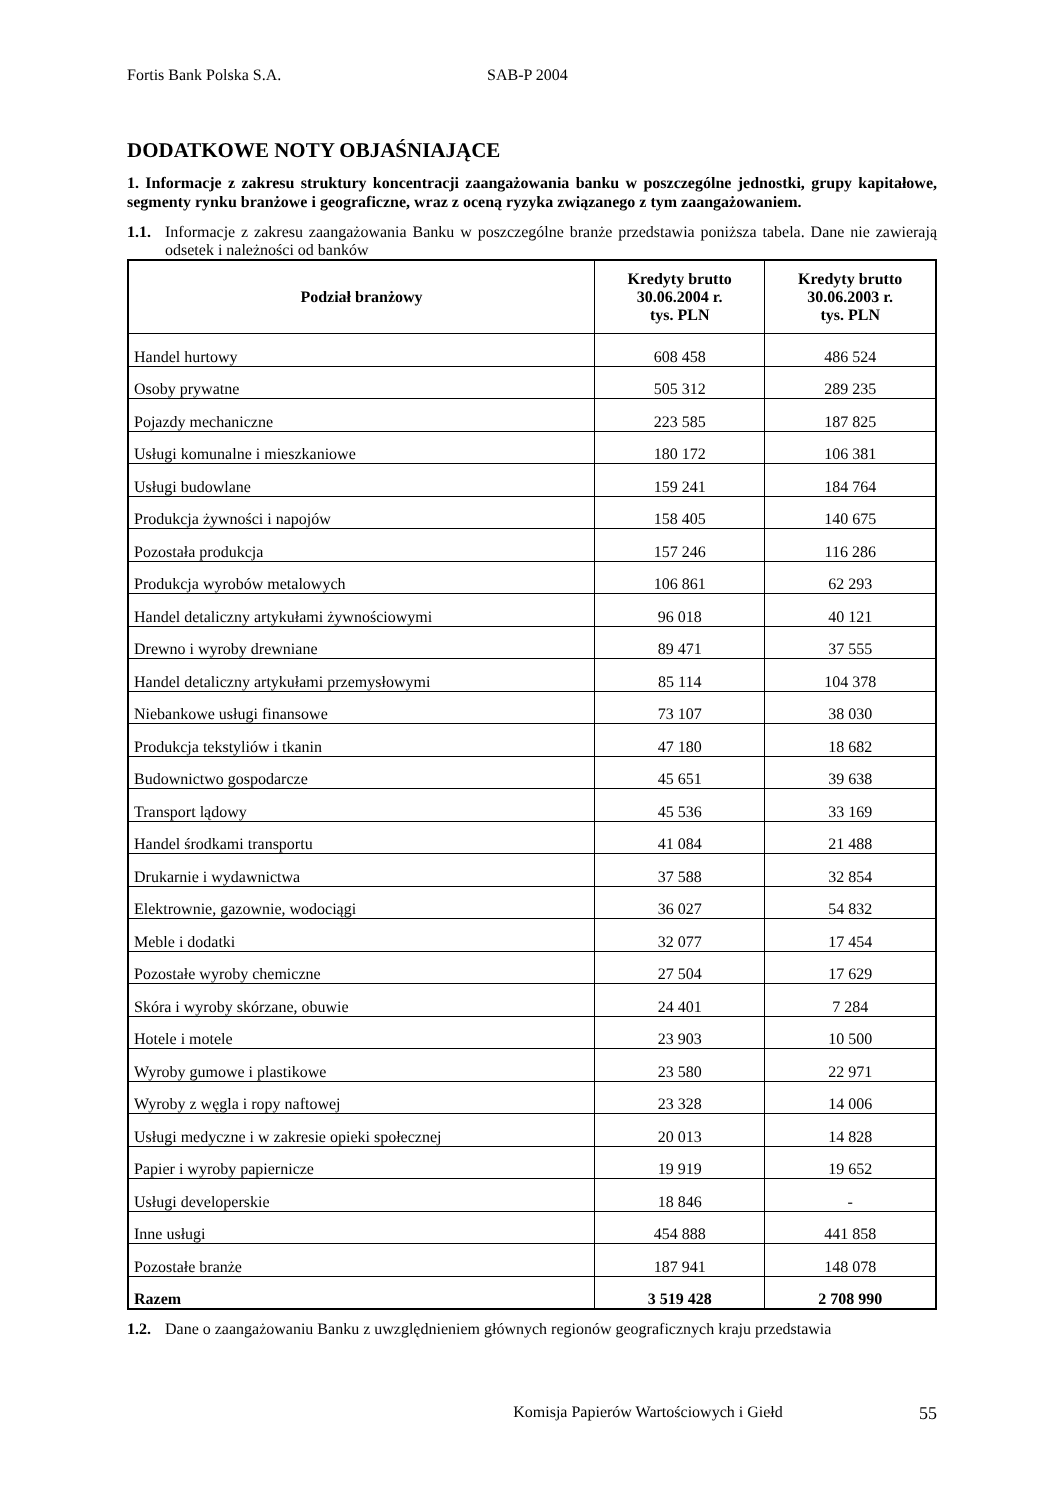Fortis Bank Polska S.A. SAB-P 2004
DODATKOWE NOTY OBJAŚNIAJĄCE
1. Informacje z zakresu struktury koncentracji zaangażowania banku w poszczególne jednostki, grupy kapitałowe, segmenty rynku branżowe i geograficzne, wraz z oceną ryzyka związanego z tym zaangażowaniem.
1.1. Informacje z zakresu zaangażowania Banku w poszczególne branże przedstawia poniższa tabela. Dane nie zawierają odsetek i należności od banków
| Podział branżowy | Kredyty brutto 30.06.2004 r. tys. PLN | Kredyty brutto 30.06.2003 r. tys. PLN |
| --- | --- | --- |
| Handel hurtowy | 608 458 | 486 524 |
| Osoby prywatne | 505 312 | 289 235 |
| Pojazdy mechaniczne | 223 585 | 187 825 |
| Usługi komunalne i mieszkaniowe | 180 172 | 106 381 |
| Usługi budowlane | 159 241 | 184 764 |
| Produkcja żywności i napojów | 158 405 | 140 675 |
| Pozostała produkcja | 157 246 | 116 286 |
| Produkcja wyrobów metalowych | 106 861 | 62 293 |
| Handel detaliczny artykułami żywnościowymi | 96 018 | 40 121 |
| Drewno i wyroby drewniane | 89 471 | 37 555 |
| Handel detaliczny artykułami przemysłowymi | 85 114 | 104 378 |
| Niebankowe usługi finansowe | 73 107 | 38 030 |
| Produkcja tekstyliów i tkanin | 47 180 | 18 682 |
| Budownictwo gospodarcze | 45 651 | 39 638 |
| Transport lądowy | 45 536 | 33 169 |
| Handel środkami transportu | 41 084 | 21 488 |
| Drukarnie i wydawnictwa | 37 588 | 32 854 |
| Elektrownie, gazownie, wodociągi | 36 027 | 54 832 |
| Meble i dodatki | 32 077 | 17 454 |
| Pozostałe wyroby chemiczne | 27 504 | 17 629 |
| Skóra i wyroby skórzane, obuwie | 24 401 | 7 284 |
| Hotele i motele | 23 903 | 10 500 |
| Wyroby gumowe i plastikowe | 23 580 | 22 971 |
| Wyroby z węgla i ropy naftowej | 23 328 | 14 006 |
| Usługi medyczne i w zakresie opieki społecznej | 20 013 | 14 828 |
| Papier i wyroby papiernicze | 19 919 | 19 652 |
| Usługi developerskie | 18 846 | - |
| Inne usługi | 454 888 | 441 858 |
| Pozostałe branże | 187 941 | 148 078 |
| Razem | 3 519 428 | 2 708 990 |
1.2. Dane o zaangażowaniu Banku z uwzględnieniem głównych regionów geograficznych kraju przedstawia
Komisja Papierów Wartościowych i Giełd 55